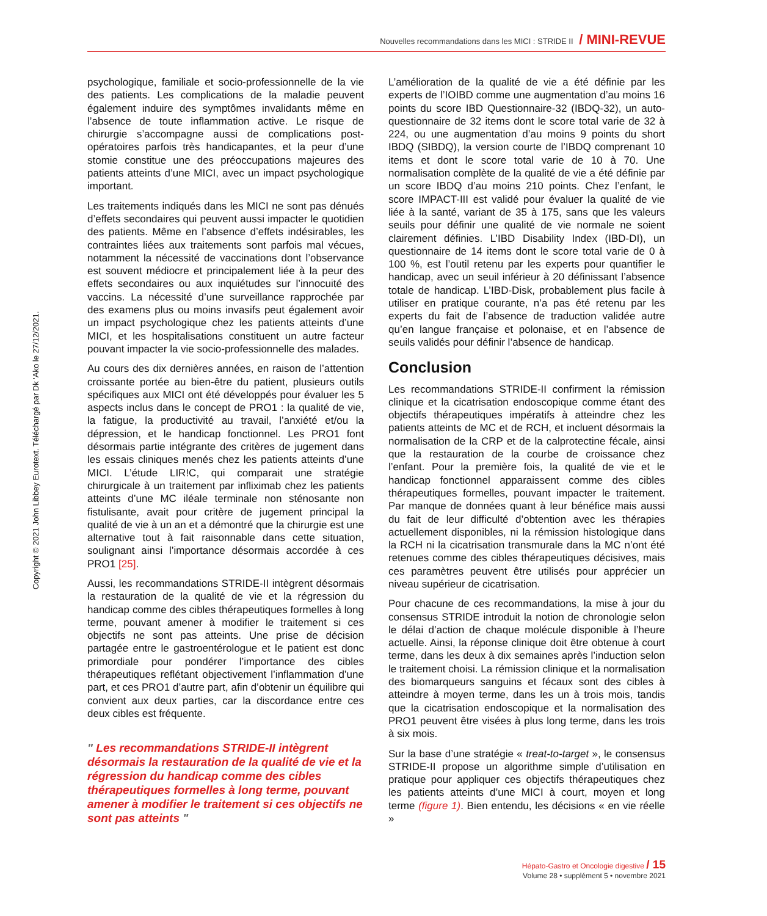Nouvelles recommandations dans les MICI : STRIDE II / MINI-REVUE
Copyright © 2021 John Libbey Eurotext. Téléchargé par Dk 'Ako le 27/12/2021.
psychologique, familiale et socio-professionnelle de la vie des patients. Les complications de la maladie peuvent également induire des symptômes invalidants même en l’absence de toute inflammation active. Le risque de chirurgie s’accompagne aussi de complications post-opératoires parfois très handicapantes, et la peur d’une stomie constitue une des préoccupations majeures des patients atteints d’une MICI, avec un impact psychologique important.
Les traitements indiqués dans les MICI ne sont pas dénués d’effets secondaires qui peuvent aussi impacter le quotidien des patients. Même en l’absence d’effets indésirables, les contraintes liées aux traitements sont parfois mal vécues, notamment la nécessité de vaccinations dont l’observance est souvent médiocre et principalement liée à la peur des effets secondaires ou aux inquiétudes sur l’innocuité des vaccins. La nécessité d’une surveillance rapprochée par des examens plus ou moins invasifs peut également avoir un impact psychologique chez les patients atteints d’une MICI, et les hospitalisations constituent un autre facteur pouvant impacter la vie socio-professionnelle des malades.
Au cours des dix dernières années, en raison de l’attention croissante portée au bien-être du patient, plusieurs outils spécifiques aux MICI ont été développés pour évaluer les 5 aspects inclus dans le concept de PRO1 : la qualité de vie, la fatigue, la productivité au travail, l’anxiété et/ou la dépression, et le handicap fonctionnel. Les PRO1 font désormais partie intégrante des critères de jugement dans les essais cliniques menés chez les patients atteints d’une MICI. L’étude LIR!C, qui comparait une stratégie chirurgicale à un traitement par infliximab chez les patients atteints d’une MC iléale terminale non sténosante non fistulisante, avait pour critère de jugement principal la qualité de vie à un an et a démontré que la chirurgie est une alternative tout à fait raisonnable dans cette situation, soulignant ainsi l’importance désormais accordée à ces PRO1 [25].
Aussi, les recommandations STRIDE-II intègrent désormais la restauration de la qualité de vie et la régression du handicap comme des cibles thérapeutiques formelles à long terme, pouvant amener à modifier le traitement si ces objectifs ne sont pas atteints. Une prise de décision partagée entre le gastroentérologue et le patient est donc primordiale pour pondérer l’importance des cibles thérapeutiques reflétant objectivement l’inflammation d’une part, et ces PRO1 d’autre part, afin d’obtenir un équilibre qui convient aux deux parties, car la discordance entre ces deux cibles est fréquente.
" Les recommandations STRIDE-II intègrent désormais la restauration de la qualité de vie et la régression du handicap comme des cibles thérapeutiques formelles à long terme, pouvant amener à modifier le traitement si ces objectifs ne sont pas atteints "
L’amélioration de la qualité de vie a été définie par les experts de l’IOIBD comme une augmentation d’au moins 16 points du score IBD Questionnaire-32 (IBDQ-32), un auto-questionnaire de 32 items dont le score total varie de 32 à 224, ou une augmentation d’au moins 9 points du short IBDQ (SIBDQ), la version courte de l’IBDQ comprenant 10 items et dont le score total varie de 10 à 70. Une normalisation complète de la qualité de vie a été définie par un score IBDQ d’au moins 210 points. Chez l’enfant, le score IMPACT-III est validé pour évaluer la qualité de vie liée à la santé, variant de 35 à 175, sans que les valeurs seuils pour définir une qualité de vie normale ne soient clairement définies. L’IBD Disability Index (IBD-DI), un questionnaire de 14 items dont le score total varie de 0 à 100 %, est l’outil retenu par les experts pour quantifier le handicap, avec un seuil inférieur à 20 définissant l’absence totale de handicap. L’IBD-Disk, probablement plus facile à utiliser en pratique courante, n’a pas été retenu par les experts du fait de l’absence de traduction validée autre qu’en langue française et polonaise, et en l’absence de seuils validés pour définir l’absence de handicap.
Conclusion
Les recommandations STRIDE-II confirment la rémission clinique et la cicatrisation endoscopique comme étant des objectifs thérapeutiques impératifs à atteindre chez les patients atteints de MC et de RCH, et incluent désormais la normalisation de la CRP et de la calprotectine fécale, ainsi que la restauration de la courbe de croissance chez l’enfant. Pour la première fois, la qualité de vie et le handicap fonctionnel apparaissent comme des cibles thérapeutiques formelles, pouvant impacter le traitement. Par manque de données quant à leur bénéfice mais aussi du fait de leur difficulté d’obtention avec les thérapies actuellement disponibles, ni la rémission histologique dans la RCH ni la cicatrisation transmurale dans la MC n’ont été retenues comme des cibles thérapeutiques décisives, mais ces paramètres peuvent être utilisés pour apprécier un niveau supérieur de cicatrisation.
Pour chacune de ces recommandations, la mise à jour du consensus STRIDE introduit la notion de chronologie selon le délai d’action de chaque molécule disponible à l’heure actuelle. Ainsi, la réponse clinique doit être obtenue à court terme, dans les deux à dix semaines après l’induction selon le traitement choisi. La rémission clinique et la normalisation des biomarqueurs sanguins et fécaux sont des cibles à atteindre à moyen terme, dans les un à trois mois, tandis que la cicatrisation endoscopique et la normalisation des PRO1 peuvent être visées à plus long terme, dans les trois à six mois.
Sur la base d’une stratégie « treat-to-target », le consensus STRIDE-II propose un algorithme simple d’utilisation en pratique pour appliquer ces objectifs thérapeutiques chez les patients atteints d’une MICI à court, moyen et long terme (figure 1). Bien entendu, les décisions « en vie réelle »
Hépato-Gastro et Oncologie digestive / 15
Volume 28 • supplément 5 • novembre 2021